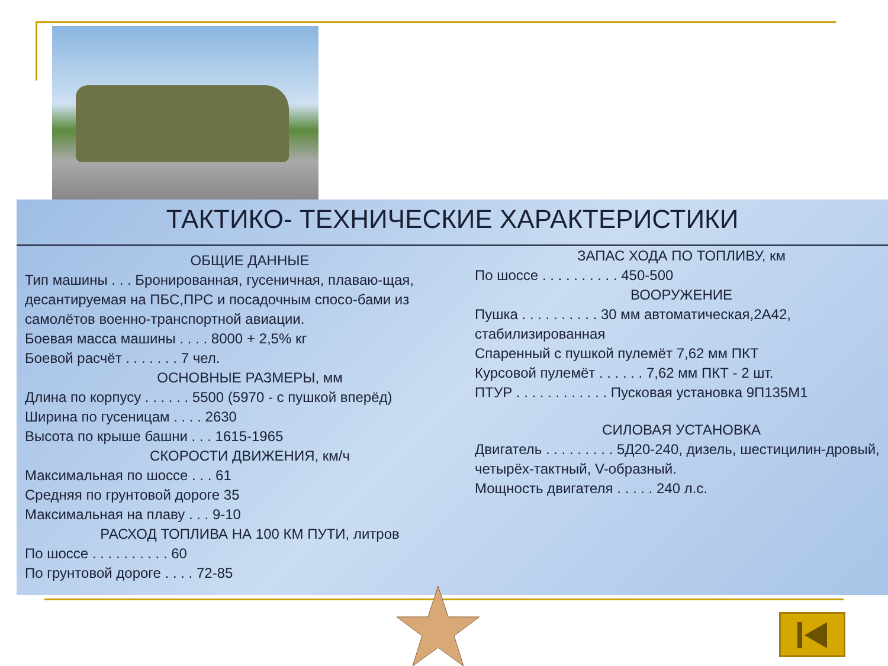ТАКТИКО- ТЕХНИЧЕСКИЕ ХАРАКТЕРИСТИКИ
ОБЩИЕ ДАННЫЕ
Тип машины . . . Бронированная, гусеничная, плаваю-щая, десантируемая на ПБС,ПРС и посадочным спосо-бами из самолётов военно-транспортной авиации.
Боевая масса машины . . . . 8000 + 2,5% кг
Боевой расчёт . . . . . . . 7 чел.
ОСНОВНЫЕ РАЗМЕРЫ, мм
Длина по корпусу . . . . . . 5500 (5970 - с пушкой вперёд)
Ширина по гусеницам . . . . 2630
Высота по крыше башни . . . 1615-1965
СКОРОСТИ ДВИЖЕНИЯ, км/ч
Максимальная по шоссе . . . 61
Средняя по грунтовой дороге 35
Максимальная на плаву . . . 9-10
РАСХОД ТОПЛИВА НА 100 КМ ПУТИ, литров
По шоссе . . . . . . . . . . 60
По грунтовой дороге . . . . 72-85
ЗАПАС ХОДА ПО ТОПЛИВУ, км
По шоссе . . . . . . . . . . 450-500
ВООРУЖЕНИЕ
Пушка . . . . . . . . . . 30 мм автоматическая,2А42, стабилизированная
Спаренный с пушкой пулемёт 7,62 мм ПКТ
Курсовой пулемёт . . . . . . 7,62 мм ПКТ - 2 шт.
ПТУР . . . . . . . . . . . . Пусковая установка 9П135М1
СИЛОВАЯ УСТАНОВКА
Двигатель . . . . . . . . . 5Д20-240, дизель, шестицилин-дровый, четырёх-тактный, V-образный.
Мощность двигателя . . . . . 240 л.с.